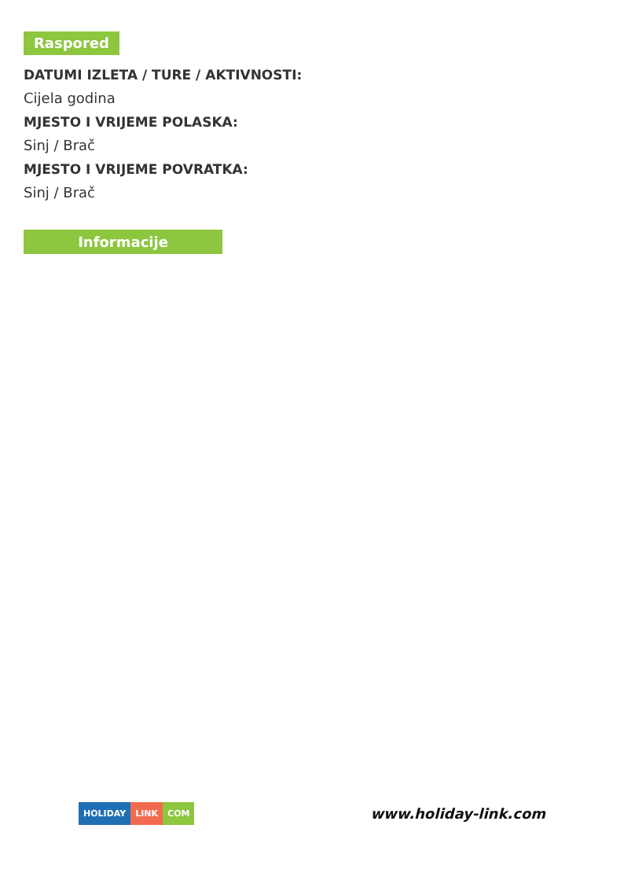Raspored
DATUMI IZLETA / TURE / AKTIVNOSTI:
Cijela godina
MJESTO I VRIJEME POLASKA:
Sinj / Brač
MJESTO I VRIJEME POVRATKA:
Sinj / Brač
Informacije
HOLIDAY LINK COM
www.holiday-link.com